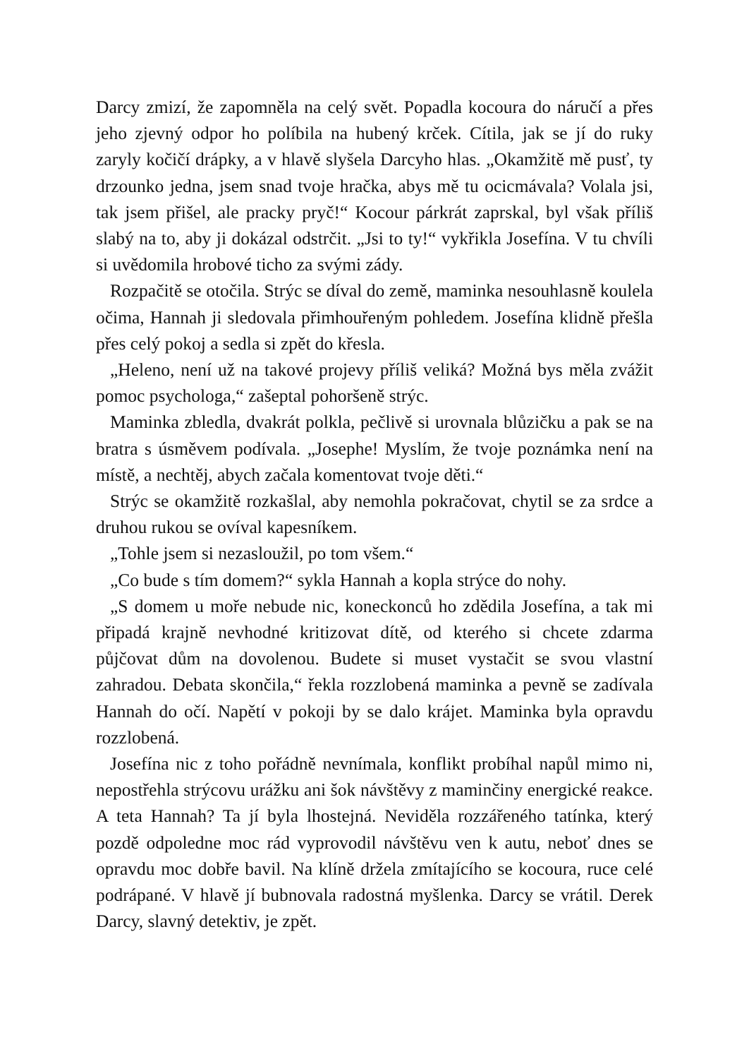Darcy zmizí, že zapomněla na celý svět. Popadla kocoura do náručí a přes jeho zjevný odpor ho políbila na hubený krček. Cítila, jak se jí do ruky zaryly kočičí drápky, a v hlavě slyšela Darcyho hlas. „Okamžitě mě pusť, ty drzounko jedna, jsem snad tvoje hračka, abys mě tu ocicmávala? Volala jsi, tak jsem přišel, ale pracky pryč!“ Kocour párkrát zaprskal, byl však příliš slabý na to, aby ji dokázal odstrčit. „Jsi to ty!“ vykřikla Josefína. V tu chvíli si uvědomila hrobové ticho za svými zády.
Rozpačitě se otočila. Strýc se díval do země, maminka nesouhlasně koulela očima, Hannah ji sledovala přimhouřeným pohledem. Josefína klidně přešla přes celý pokoj a sedla si zpět do křesla.
„Heleno, není už na takové projevy příliš veliká? Možná bys měla zvážit pomoc psychologa,“ zašeptal pohoršeně strýc.
Maminka zbledla, dvakrát polkla, pečlivě si urovnala blůzičku a pak se na bratra s úsměvem podívala. „Josephe! Myslím, že tvoje poznámka není na místě, a nechtěj, abych začala komentovat tvoje děti.“
Strýc se okamžitě rozkašlal, aby nemohla pokračovat, chytil se za srdce a druhou rukou se ovíval kapesníkem.
„Tohle jsem si nezasloužil, po tom všem.“
„Co bude s tím domem?“ sykla Hannah a kopla strýce do nohy.
„S domem u moře nebude nic, koneckonců ho zdědila Josefína, a tak mi připadá krajně nevhodné kritizovat dítě, od kterého si chcete zdarma půjčovat dům na dovolenou. Budete si muset vystačit se svou vlastní zahradou. Debata skončila,“ řekla rozzlobená maminka a pevně se zadívala Hannah do očí. Napětí v pokoji by se dalo krájet. Maminka byla opravdu rozzlobená.
Josefína nic z toho pořádně nevnímala, konflikt probíhal napůl mimo ni, nepostřehla strýcovu urážku ani šok návštěvy z maminčiny energické reakce. A teta Hannah? Ta jí byla lhostejná. Neviděla rozzářeného tatínka, který pozdě odpoledne moc rád vyprovodil návštěvu ven k autu, neboť dnes se opravdu moc dobře bavil. Na klíně držela zmítajícího se kocoura, ruce celé podrápané. V hlavě jí bubnovala radostná myšlenka. Darcy se vrátil. Derek Darcy, slavný detektiv, je zpět.